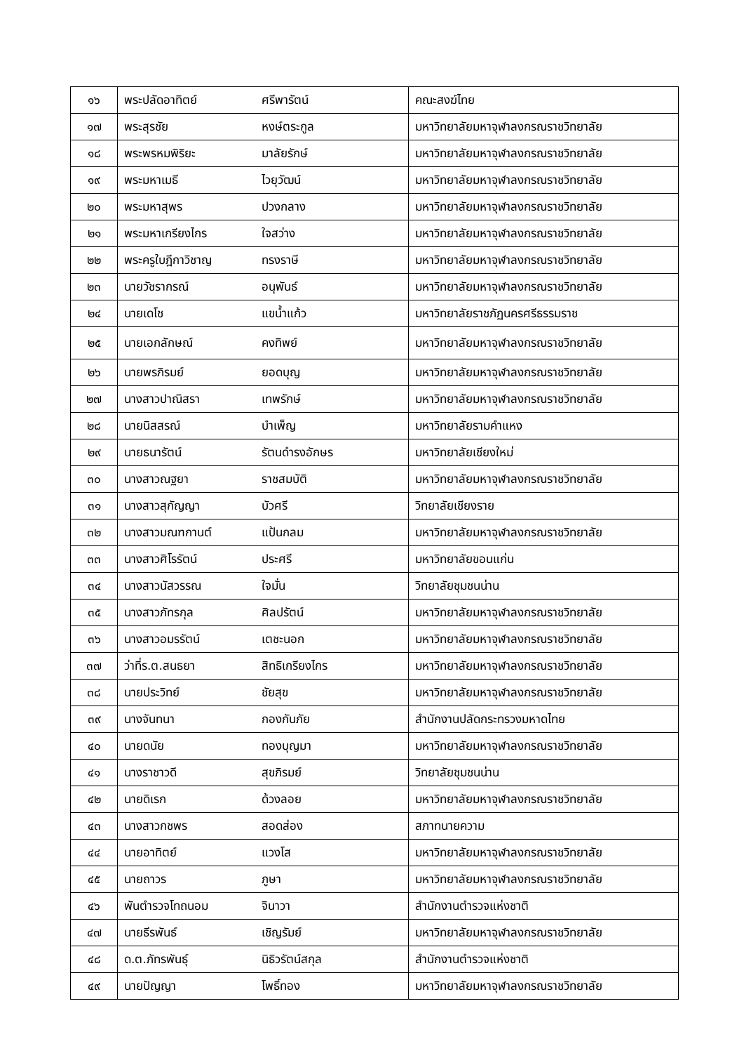| ๑๖ | พระปลัดอาทิตย์ | ศรีพารัตน์ | คณะสงฆ์ไทย |
| ๑๗ | พระสุรชัย | หงษ์ตระกูล | มหาวิทยาลัยมหาจุฬาลงกรณราชวิทยาลัย |
| ๑๘ | พระพรหมพิริยะ | มาลัยรักษ์ | มหาวิทยาลัยมหาจุฬาลงกรณราชวิทยาลัย |
| ๑๙ | พระมหาเมธี | ไวยุวัฒน์ | มหาวิทยาลัยมหาจุฬาลงกรณราชวิทยาลัย |
| ๒๐ | พระมหาสุพร | ปวงกลาง | มหาวิทยาลัยมหาจุฬาลงกรณราชวิทยาลัย |
| ๒๑ | พระมหาเกรียงไกร | ใจสว่าง | มหาวิทยาลัยมหาจุฬาลงกรณราชวิทยาลัย |
| ๒๒ | พระครูใบฎีกาวิชาญ | ทรงราษี | มหาวิทยาลัยมหาจุฬาลงกรณราชวิทยาลัย |
| ๒๓ | นายวัชรากรณ์ | อนุพันธ์ | มหาวิทยาลัยมหาจุฬาลงกรณราชวิทยาลัย |
| ๒๔ | นายเดโช | แขน้ำแก้ว | มหาวิทยาลัยราชภัฏนครศรีธรรมราช |
| ๒๕ | นายเอกลักษณ์ | คงทิพย์ | มหาวิทยาลัยมหาจุฬาลงกรณราชวิทยาลัย |
| ๒๖ | นายพรภิรมย์ | ยอดบุญ | มหาวิทยาลัยมหาจุฬาลงกรณราชวิทยาลัย |
| ๒๗ | นางสาวปาณิสรา | เทพรักษ์ | มหาวิทยาลัยมหาจุฬาลงกรณราชวิทยาลัย |
| ๒๘ | นายนิสสรณ์ | บำเพ็ญ | มหาวิทยาลัยรามคำแหง |
| ๒๙ | นายธนารัตน์ | รัตนดำรงอักษร | มหาวิทยาลัยเชียงใหม่ |
| ๓๐ | นางสาวณฐยา | ราชสมบัติ | มหาวิทยาลัยมหาจุฬาลงกรณราชวิทยาลัย |
| ๓๑ | นางสาวสุกัญญา | บัวศรี | วิทยาลัยเชียงราย |
| ๓๒ | นางสาวมณฑกานต์ | แป้นกลม | มหาวิทยาลัยมหาจุฬาลงกรณราชวิทยาลัย |
| ๓๓ | นางสาวศิโรรัตน์ | ประศรี | มหาวิทยาลัยขอนแก่น |
| ๓๔ | นางสาวนัสวรรณ | ใจมั่น | วิทยาลัยชุมชนน่าน |
| ๓๕ | นางสาวภัทรกุล | ศิลปรัตน์ | มหาวิทยาลัยมหาจุฬาลงกรณราชวิทยาลัย |
| ๓๖ | นางสาวอมรรัตน์ | เตชะนอก | มหาวิทยาลัยมหาจุฬาลงกรณราชวิทยาลัย |
| ๓๗ | ว่าที่ร.ต.สนธยา | สิทธิเกรียงไกร | มหาวิทยาลัยมหาจุฬาลงกรณราชวิทยาลัย |
| ๓๘ | นายประวิทย์ | ชัยสุข | มหาวิทยาลัยมหาจุฬาลงกรณราชวิทยาลัย |
| ๓๙ | นางจันทนา | กองกันภัย | สำนักงานปลัดกระทรวงมหาดไทย |
| ๔๐ | นายดนัย | ทองบุญมา | มหาวิทยาลัยมหาจุฬาลงกรณราชวิทยาลัย |
| ๔๑ | นางราชาวดี | สุขภิรมย์ | วิทยาลัยชุมชนน่าน |
| ๔๒ | นายดิเรก | ด้วงลอย | มหาวิทยาลัยมหาจุฬาลงกรณราชวิทยาลัย |
| ๔๓ | นางสาวกชพร | สอดส่อง | สภาทนายความ |
| ๔๔ | นายอาทิตย์ | แวงโส | มหาวิทยาลัยมหาจุฬาลงกรณราชวิทยาลัย |
| ๔๕ | นายถาวร | ภูษา | มหาวิทยาลัยมหาจุฬาลงกรณราชวิทยาลัย |
| ๔๖ | พันตำรวจโทถนอม | จินาวา | สำนักงานตำรวจแห่งชาติ |
| ๔๗ | นายธีรพันธ์ | เชิญรัมย์ | มหาวิทยาลัยมหาจุฬาลงกรณราชวิทยาลัย |
| ๔๘ | ด.ต.ภัทรพันธุ์ | นิธิวรัตน์สกุล | สำนักงานตำรวจแห่งชาติ |
| ๔๙ | นายปัญญา | โพธิ์ทอง | มหาวิทยาลัยมหาจุฬาลงกรณราชวิทยาลัย |